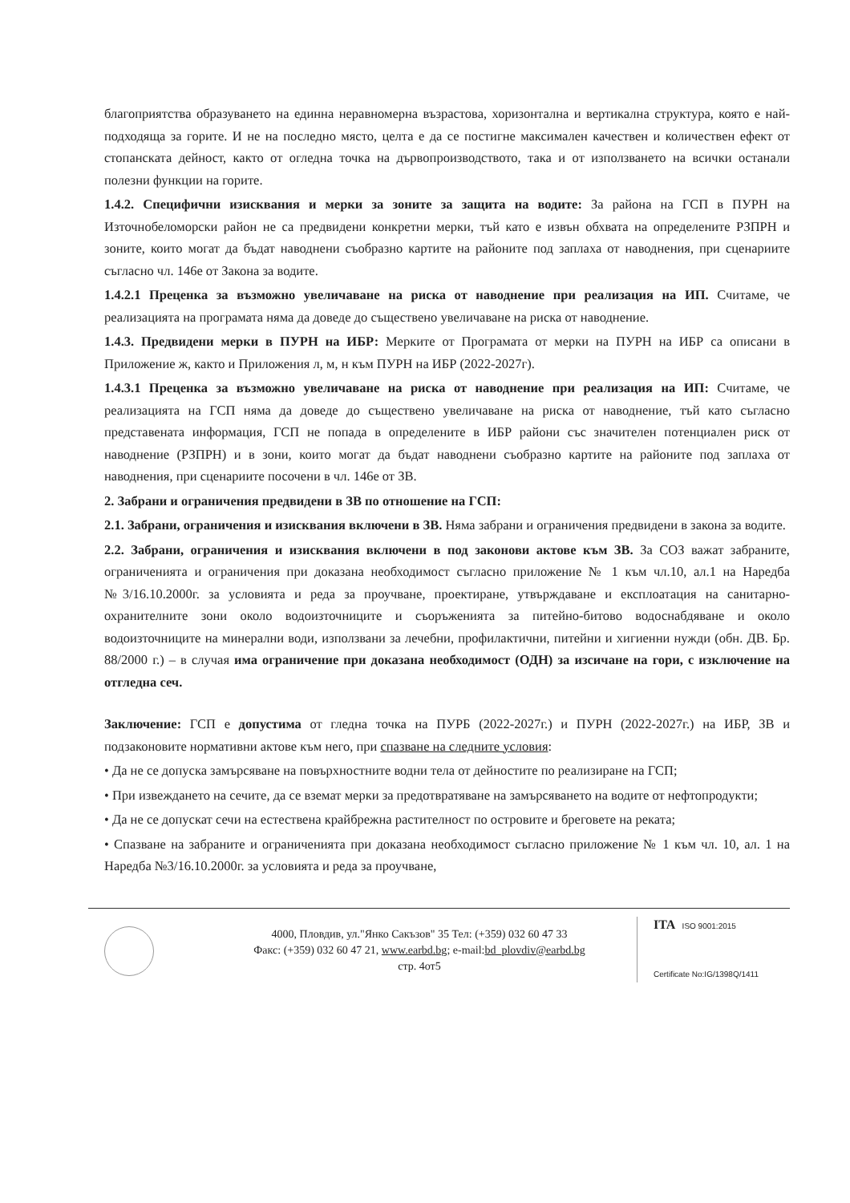благоприятства образуването на единна неравномерна възрастова, хоризонтална и вертикална структура, която е най-подходяща за горите. И не на последно място, целта е да се постигне максимален качествен и количествен ефект от стопанската дейност, както от огледна точка на дървопроизводството, така и от използването на всички останали полезни функции на горите.
1.4.2. Специфични изисквания и мерки за зоните за защита на водите: За района на ГСП в ПУРН на Източнобеломорски район не са предвидени конкретни мерки, тъй като е извън обхвата на определените РЗПРН и зоните, които могат да бъдат наводнени съобразно картите на районите под заплаха от наводнения, при сценариите съгласно чл. 146е от Закона за водите.
1.4.2.1 Преценка за възможно увеличаване на риска от наводнение при реализация на ИП. Считаме, че реализацията на програмата няма да доведе до съществено увеличаване на риска от наводнение.
1.4.3. Предвидени мерки в ПУРН на ИБР: Мерките от Програмата от мерки на ПУРН на ИБР са описани в Приложение ж, както и Приложения л, м, н към ПУРН на ИБР (2022-2027г).
1.4.3.1 Преценка за възможно увеличаване на риска от наводнение при реализация на ИП: Считаме, че реализацията на ГСП няма да доведе до съществено увеличаване на риска от наводнение, тъй като съгласно представената информация, ГСП не попада в определените в ИБР райони със значителен потенциален риск от наводнение (РЗПРН) и в зони, които могат да бъдат наводнени съобразно картите на районите под заплаха от наводнения, при сценариите посочени в чл. 146е от ЗВ.
2. Забрани и ограничения предвидени в ЗВ по отношение на ГСП:
2.1. Забрани, ограничения и изисквания включени в ЗВ. Няма забрани и ограничения предвидени в закона за водите.
2.2. Забрани, ограничения и изисквания включени в под законови актове към ЗВ. За СОЗ важат забраните, ограниченията и ограничения при доказана необходимост съгласно приложение № 1 към чл.10, ал.1 на Наредба №3/16.10.2000г. за условията и реда за проучване, проектиране, утвърждаване и експлоатация на санитарно-охранителните зони около водоизточниците и съоръженията за питейно-битово водоснабдяване и около водоизточниците на минерални води, използвани за лечебни, профилактични, питейни и хигиенни нужди (обн. ДВ. Бр. 88/2000 г.) – в случая има ограничение при доказана необходимост (ОДН) за изсичане на гори, с изключение на отгледна сеч.
Заключение: ГСП е допустима от гледна точка на ПУРБ (2022-2027г.) и ПУРН (2022-2027г.) на ИБР, ЗВ и подзаконовите нормативни актове към него, при спазване на следните условия:
• Да не се допуска замърсяване на повърхностните водни тела от дейностите по реализиране на ГСП;
• При извеждането на сечите, да се вземат мерки за предотвратяване на замърсяването на водите от нефтопродукти;
• Да не се допускат сечи на естествена крайбрежна растителност по островите и бреговете на реката;
• Спазване на забраните и ограниченията при доказана необходимост съгласно приложение № 1 към чл. 10, ал. 1 на Наредба №3/16.10.2000г. за условията и реда за проучване,
4000, Пловдив, ул."Янко Сакъзов" 35 Тел: (+359) 032 60 47 33
Факс: (+359) 032 60 47 21, www.earbd.bg; e-mail:bd_plovdiv@earbd.bg
стр. 4от5
ITA ISO 9001:2015
Certificate No:IG/1398Q/1411